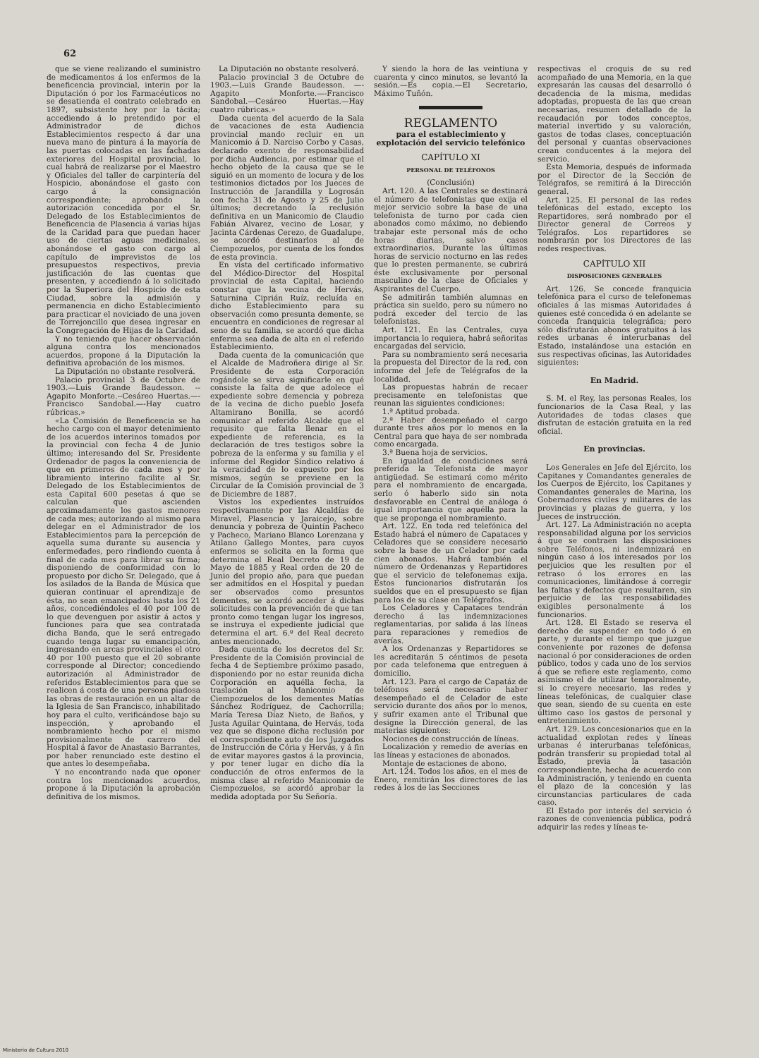62
que se viene realizando el suministro de medicamentos á los enfermos de la beneficencia provincial, interin por la Diputación ó por los Farmacéuticos no se desatienda el contrato celebrado en 1897, subsistente hoy por la tácita; accediendo á lo pretendido por el Administrador de dichos Establecimientos respecto á dar una nueva mano de pintura á la mayoría de las puertas colocadas en las fachadas exteriores del Hospital provincial, lo cual habrá de realizarse por el Maestro y Oficiales del taller de carpintería del Hospicio, abonándose el gasto con cargo á la consignación correspondiente; aprobando la autorización concedida por el Sr. Delegado de los Establecimientos de Beneficencia de Plasencia á varias hijas de la Caridad para que puedan hacer uso de ciertas aguas medicinales, abonándose el gasto con cargo al capítulo de imprevistos de los presupuestos respectivos, previa justificación de las cuentas que presenten, y accediendo á lo solicitado por la Superiora del Hospicio de esta Ciudad, sobre la admisión y permanencia en dicho Establecimiento para practicar el noviciado de una joven de Torrejoncillo que desea ingresar en la Congregación de Hijas de la Caridad.
Y no teniendo que hacer observación alguna contra los mencionados acuerdos, propone á la Diputación la definitiva aprobación de los mismos.
La Diputación no obstante resolverá.
Palacio provincial 3 de Octubre de 1903.—Luis Grande Baudesson. --Agapito Monforte.--Cesáreo Huertas.—-Francisco Sandobal.—-Hay cuatro rúbricas.»
«La Comisión de Beneficencia se ha hecho cargo con el mayor detenimiento de los acuerdos interinos tomados por la provincial con fecha 4 de Junio último; interesando del Sr. Presidente Ordenador de pagos la conveniencia de que en primeros de cada mes y por libramiento interino facilite al Sr. Delegado de los Establecimientos de esta Capital 600 pesetas á que se calculan que ascienden aproximadamente los gastos menores de cada mes; autorizando al mismo para delegar en el Administrador de los Establecimientos para la percepción de aquella suma durante su ausencia y enfermedades, pero rindiendo cuenta á final de cada mes para librar su firma; disponiendo de conformidad con lo propuesto por dicho Sr. Delegado, que á los asilados de la Banda de Música que quieran continuar el aprendizaje de ésta, no sean emancipados hasta los 21 años, concediéndoles el 40 por 100 de lo que devenguen por asistir á actos y funciones para que sea contratada dicha Banda, que le será entregado cuando tenga lugar su emancipación, ingresando en arcas provinciales el otro 40 por 100 puesto que el 20 sobrante corresponde al Director; concediendo autorización al Administrador de referidos Establecimientos para que se realicen á costa de una persona piadosa las obras de restauración en un altar de la Iglesia de San Francisco, inhabilitado hoy para el culto, verificándose bajo su inspección, y aprobando el nombramiento hecho por el mismo provisionalmente de carrero del Hospital á favor de Anastasio Barrantes, por haber renunciado este destino el que antes lo desempeñaba.
Y no encontrando nada que oponer contra los mencionados acuerdos, propone á la Diputación la aprobación definitiva de los mismos.
La Diputación no obstante resolverá.
Palacio provincial 3 de Octubre de 1903.—Luis Grande Baudesson. —-Agapito Monforte.—-Francisco Sandobal.—Cesáreo Huertas.—Hay cuatro rúbricas.»
Dada cuenta del acuerdo de la Sala de vacaciones de esta Audiencia provincial mando recluir en un Manicomio á D. Narciso Corbo y Casas, declarado exento de responsabilidad por dicha Audiencia, por estimar que el hecho objeto de la causa que se le siguió en un momento de locura y de los testimonios dictados por los Jueces de Instrucción de Jarandilla y Logrosán con fecha 31 de Agosto y 25 de Julio últimos; decretando la reclusión definitiva en un Manicomio de Claudio Fabián Alvarez, vecino de Losar, y Jacinta Cárdenas Cerezo, de Guadalupe, se acordó destinarlos al de Ciempozuelos, por cuenta de los fondos de esta provincia.
En vista del certificado informativo del Médico-Director del Hospital provincial de esta Capital, haciendo constar que la vecina de Hervás, Saturnina Ciprián Ruíz, recluída en dicho Establecimiento para su observación como presunta demente, se encuentra en condiciones de regresar al seno de su familia, se acordó que dicha enferma sea dada de alta en el referido Establecimiento.
Dada cuenta de la comunicación que el Alcalde de Madroñera dirige al Sr. Presidente de esta Corporación rogándole se sirva significarle en qué consiste la falta de que adolece el expediente sobre demencia y pobreza de la vecina de dicho pueblo Josefa Altamirano Bonilla, se acordó comunicar al referido Alcalde que el requisito que falta llenar en el expediente de referencia, es la declaración de tres testigos sobre la pobreza de la enferma y su familia y el informe del Regidor Síndico relativo á la veracidad de lo expuesto por los mismos, según se previene en la Circular de la Comisión provincial de 3 de Diciembre de 1887.
Vistos los expedientes instruídos respectivamente por las Alcaldías de Miravel, Plasencia y Jaraicejo, sobre denuncia y pobreza de Quintín Pacheco y Pacheco, Mariano Blanco Lorenzana y Atilano Gallego Montes, para cuyos enfermos se solicita en la forma que determina el Real Decreto de 19 de Mayo de 1885 y Real orden de 20 de Junio del propio año, para que puedan ser admitidos en el Hospital y puedan ser observados como presuntos dementes, se acordó acceder á dichas solicitudes con la prevención de que tan pronto como tengan lugar los ingresos, se instruya el expediente judicial que determina el art. 6.º del Real decreto antes mencionado.
Dada cuenta de los decretos del Sr. Presidente de la Comisión provincial de fecha 4 de Septiembre próximo pasado, disponiendo por no estar reunida dicha Corporación en aquélla fecha, la traslación al Manicomio de Ciempozuelos de los dementes Matías Sánchez Rodríguez, de Cachorrilla; María Teresa Díaz Nieto, de Baños, y Justa Aguilar Quintana, de Hervás, toda vez que se dispone dicha reclusión por el correspondiente auto de los Juzgados de Instrucción de Cória y Hervás, y á fin de evitar mayores gastos á la provincia, y por tener lugar en dicho día la conducción de otros enfermos de la misma clase al referido Manicomio de Ciempozuelos, se acordó aprobar la medida adoptada por Su Señoría.
Y siendo la hora de las veintiuna y cuarenta y cinco minutos, se levantó la sesión.—Es copia.—El Secretario, Máximo Tuñón.
REGLAMENTO
para el establecimiento y explotación del servicio telefónico
CAPÍTULO XI
PERSONAL DE TELÉFONOS
(Conclusión)
Art. 120. A las Centrales se destinará el número de telefonistas que exija el mejor servicio sobre la base de una telefonista de turno por cada cien abonados como máximo, no debiendo trabajar este personal más de ocho horas diarias, salvo casos extraordinarios. Durante las últimas horas de servicio nocturno en las redes que lo presten permanente, se cubrirá éste exclusivamente por personal masculino de la clase de Oficiales y Aspirantes del Cuerpo.
Se admitirán también alumnas en práctica sin sueldo, pero su número no podrá exceder del tercio de las telefonistas.
Art. 121. En las Centrales, cuya importancia lo requiera, habrá señoritas encargadas del servicio.
Para su nombramiento será necesaria la propuesta del Director de la red, con informe del Jefe de Telégrafos de la localidad.
Las propuestas habrán de recaer precisamente en telefonistas que reunan las siguientes condiciones:
1.ª Aptitud probada.
2.ª Haber desempeñado el cargo durante tres años por lo menos en la Central para que haya de ser nombrada como encargada.
3.ª Buena hoja de servicios.
En igualdad de condiciones será preferida la Telefonista de mayor antigüedad. Se estimará como mérito para el nombramiento de encargada, serlo ó haberlo sido sin nota desfavorable en Central de análoga ó igual importancia que aquélla para la que se proponga el nombramiento.
Art. 122. En toda red telefónica del Estado habrá el número de Capataces y Celadores que se considere necesario sobre la base de un Celador por cada cien abonados. Habrá también el número de Ordenanzas y Repartidores que el servicio de telefonemas exija. Estos funcionarios disfrutarán los sueldos que en el presupuesto se fijan para los de su clase en Telégrafos.
Los Celadores y Capataces tendrán derecho á las indemnizaciones reglamentarias, por salida á las líneas para reparaciones y remedios de averías.
A los Ordenanzas y Repartidores se les acreditarán 5 céntimos de peseta por cada telefonema que entreguen á domicilio.
Art. 123. Para el cargo de Capatáz de teléfonos será necesario haber desempeñado el de Celador de este servicio durante dos años por lo menos, y sufrir examen ante el Tribunal que designe la Dirección general, de las materias siguientes:
Nociones de construcción de líneas.
Localización y remedio de averías en las líneas y estaciones de abonados.
Montaje de estaciones de abono.
Art. 124. Todos los años, en el mes de Enero, remitirán los directores de las redes á los de las Secciones
respectivas el croquis de su red acompañado de una Memoria, en la que expresarán las causas del desarrollo ó decadencia de la misma, medidas adoptadas, propuesta de las que crean necesarias, resumen detallado de la recaudación por todos conceptos, material invertido y su valoración, gastos de todas clases, conceptuación del personal y cuantas observaciones crean conducentes á la mejora del servicio.
Esta Memoria, después de informada por el Director de la Sección de Telégrafos, se remitirá á la Dirección general.
Art. 125. El personal de las redes telefónicas del estado, excepto los Repartidores, será nombrado por el Director general de Correos y Telégrafos. Los repartidores se nombrarán por los Directores de las redes respectivas.
CAPÍTULO XII
DISPOSICIONES GENERALES
Art. 126. Se concede franquicia telefónica para el curso de telefonemas oficiales á las mismas Autoridades á quienes esté concedida ó en adelante se conceda franquicia telegráfica; pero sólo disfrutarán abonos gratuitos á las redes urbanas é interurbanas del Estado, instalándose una estación en sus respectivas oficinas, las Autoridades siguientes:
En Madrid.
S. M. el Rey, las personas Reales, los funcionarios de la Casa Real, y las Autoridades de todas clases que disfrutan de estación gratuita en la red oficial.
En provincias.
Los Generales en Jefe del Ejército, los Capitanes y Comandantes generales de los Cuerpos de Ejército, los Capitanes y Comandantes generales de Marina, los Gobernadores civiles y militares de las provincias y plazas de guerra, y los Jueces de instrucción.
Art. 127. La Administración no acepta responsabilidad alguna por los servicios á que se contraen las disposiciones sobre Teléfonos, ni indemnizará en ningún caso á los interesados por los perjuicios que les resulten por el retraso ó los errores en las comunicaciones, limitándose á corregir las faltas y defectos que resultaren, sin perjuicio de las responsabilidades exigibles personalmente á los funcionarios.
Art. 128. El Estado se reserva el derecho de suspender en todo ó en parte, y durante el tiempo que juzgue conveniente por razones de defensa nacional ó por consideraciones de orden público, todos y cada uno de los servios á que se refiere este reglamento, como asímismo el de utilizar temporalmente, si lo creyere necesario, las redes y líneas telefónicas, de cualquier clase que sean, siendo de su cuenta en este último caso los gastos de personal y entretenimiento.
Art. 129. Los concesionarios que en la actualidad explotan redes y líneas urbanas é interurbanas telefónicas, podrán transferir su propiedad total al Estado, previa la tasación correspondiente, hecha de acuerdo con la Administración, y teniendo en cuenta el plazo de la concesión y las circunstancias particulares de cada caso.
El Estado por interés del servicio ó razones de conveniencia pública, podrá adquirir las redes y líneas te-
Ministerio de Cultura 2010